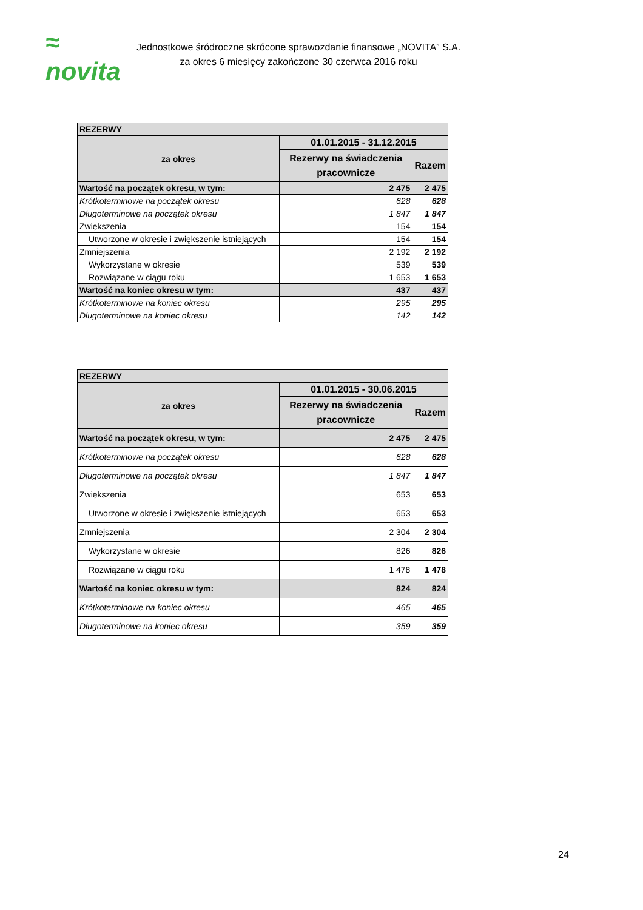≈ novita
Jednostkowe śródroczne skrócone sprawozdanie finansowe „NOVITA” S.A.
za okres 6 miesięcy zakończone 30 czerwca 2016 roku
| REZERWY | | |
| --- | --- | --- |
| za okres | 01.01.2015 - 31.12.2015 | |
| | Rezerwy na świadczenia pracownicze | Razem |
| Wartość na początek okresu, w tym: | 2 475 | 2 475 |
| Krótkoterminowe na początek okresu | 628 | 628 |
| Długoterminowe na początek okresu | 1 847 | 1 847 |
| Zwiększenia | 154 | 154 |
| Utworzone w okresie i zwiększenie istniejących | 154 | 154 |
| Zmniejszenia | 2 192 | 2 192 |
| Wykorzystane w okresie | 539 | 539 |
| Rozwiązane w ciągu roku | 1 653 | 1 653 |
| Wartość na koniec okresu w tym: | 437 | 437 |
| Krótkoterminowe na koniec okresu | 295 | 295 |
| Długoterminowe na koniec okresu | 142 | 142 |
| REZERWY | | |
| --- | --- | --- |
| za okres | 01.01.2015 - 30.06.2015 | |
| | Rezerwy na świadczenia pracownicze | Razem |
| Wartość na początek okresu, w tym: | 2 475 | 2 475 |
| Krótkoterminowe na początek okresu | 628 | 628 |
| Długoterminowe na początek okresu | 1 847 | 1 847 |
| Zwiększenia | 653 | 653 |
| Utworzone w okresie i zwiększenie istniejących | 653 | 653 |
| Zmniejszenia | 2 304 | 2 304 |
| Wykorzystane w okresie | 826 | 826 |
| Rozwiązane w ciągu roku | 1 478 | 1 478 |
| Wartość na koniec okresu w tym: | 824 | 824 |
| Krótkoterminowe na koniec okresu | 465 | 465 |
| Długoterminowe na koniec okresu | 359 | 359 |
24